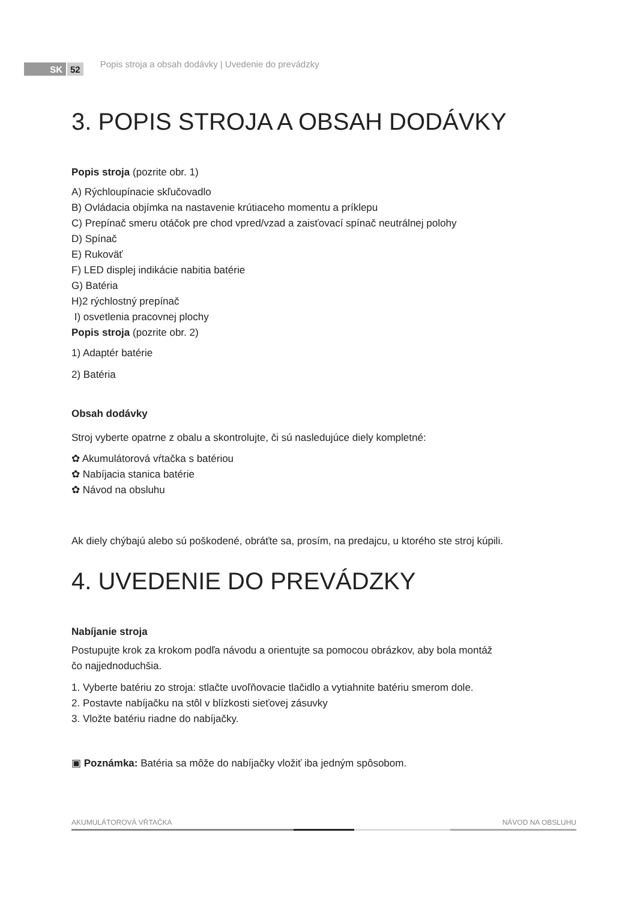SK 52 Popis stroja a obsah dodávky | Uvedenie do prevádzky
3. POPIS STROJA A OBSAH DODÁVKY
Popis stroja (pozrite obr. 1)
A) Rýchloupínacie skľučovadlo
B) Ovládacia objímka na nastavenie krútiaceho momentu a príklepu
C) Prepínač smeru otáčok pre chod vpred/vzad a zaisťovací spínač neutrálnej polohy
D) Spínač
E) Rukoväť
F) LED displej indikácie nabitia batérie
G) Batéria
H)2 rýchlostný prepínač
I) osvetlenia pracovnej plochy
Popis stroja (pozrite obr. 2)
1) Adaptér batérie
2) Batéria
Obsah dodávky
Stroj vyberte opatrne z obalu a skontrolujte, či sú nasledujúce diely kompletné:
✿ Akumulátorová vŕtačka s batériou
✿ Nabíjacia stanica batérie
✿ Návod na obsluhu
Ak diely chýbajú alebo sú poškodené, obráťte sa, prosím, na predajcu, u ktorého ste stroj kúpili.
4. UVEDENIE DO PREVÁDZKY
Nabíjanie stroja
Postupujte krok za krokom podľa návodu a orientujte sa pomocou obrázkov, aby bola montáž
čo najjednoduchšia.
1. Vyberte batériu zo stroja: stlačte uvoľňovacie tlačidlo a vytiahnite batériu smerom dole.
2. Postavte nabíjačku na stôl v blízkosti sieťovej zásuvky
3. Vložte batériu riadne do nabíjačky.
▣ Poznámka: Batéria sa môže do nabíjačky vložiť iba jedným spôsobom.
AKUMULÁTOROVÁ VŔTAČKA NÁVOD NA OBSLUHU